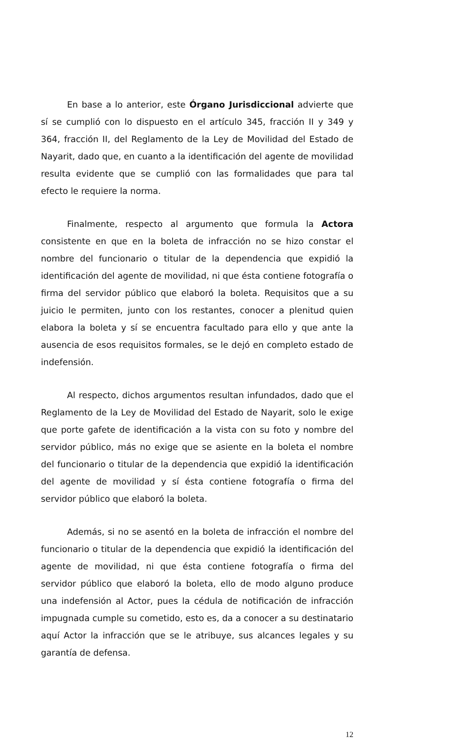En base a lo anterior, este Órgano Jurisdiccional advierte que sí se cumplió con lo dispuesto en el artículo 345, fracción II y 349 y 364, fracción II, del Reglamento de la Ley de Movilidad del Estado de Nayarit, dado que, en cuanto a la identificación del agente de movilidad resulta evidente que se cumplió con las formalidades que para tal efecto le requiere la norma.
Finalmente, respecto al argumento que formula la Actora consistente en que en la boleta de infracción no se hizo constar el nombre del funcionario o titular de la dependencia que expidió la identificación del agente de movilidad, ni que ésta contiene fotografía o firma del servidor público que elaboró la boleta. Requisitos que a su juicio le permiten, junto con los restantes, conocer a plenitud quien elabora la boleta y sí se encuentra facultado para ello y que ante la ausencia de esos requisitos formales, se le dejó en completo estado de indefensión.
Al respecto, dichos argumentos resultan infundados, dado que el Reglamento de la Ley de Movilidad del Estado de Nayarit, solo le exige que porte gafete de identificación a la vista con su foto y nombre del servidor público, más no exige que se asiente en la boleta el nombre del funcionario o titular de la dependencia que expidió la identificación del agente de movilidad y sí ésta contiene fotografía o firma del servidor público que elaboró la boleta.
Además, si no se asentó en la boleta de infracción el nombre del funcionario o titular de la dependencia que expidió la identificación del agente de movilidad, ni que ésta contiene fotografía o firma del servidor público que elaboró la boleta, ello de modo alguno produce una indefensión al Actor, pues la cédula de notificación de infracción impugnada cumple su cometido, esto es, da a conocer a su destinatario aquí Actor la infracción que se le atribuye, sus alcances legales y su garantía de defensa.
12